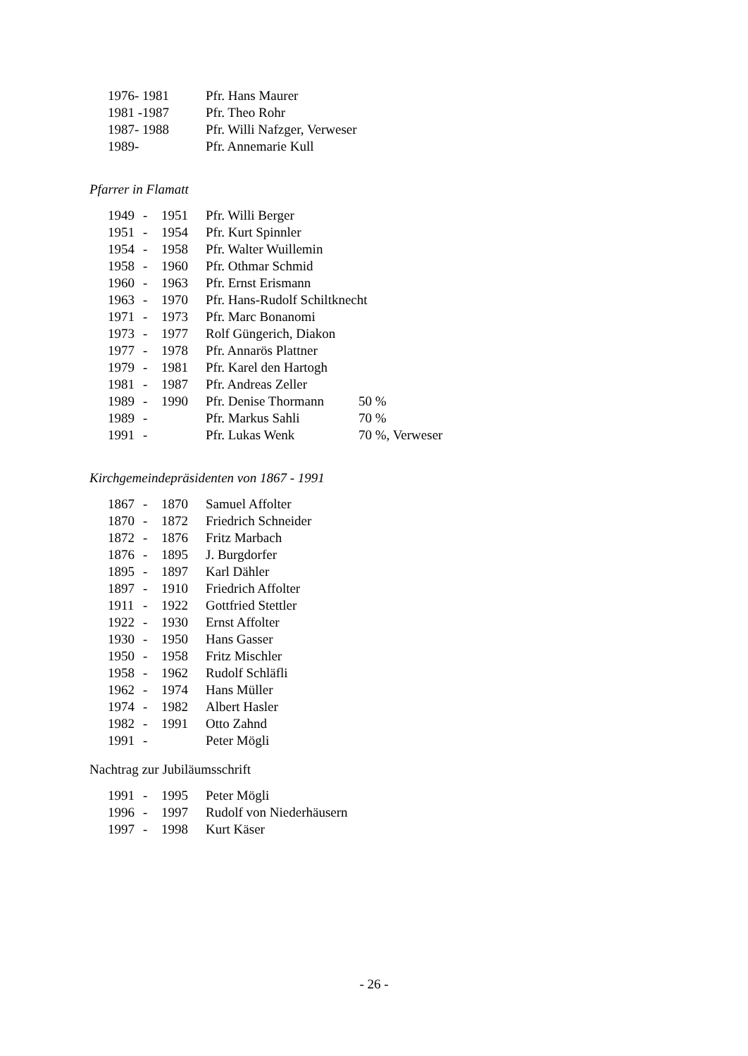1976- 1981 Pfr. Hans Maurer
1981 -1987 Pfr. Theo Rohr
1987- 1988 Pfr. Willi Nafzger, Verweser
1989- Pfr. Annemarie Kull
Pfarrer in Flamatt
1949 - 1951 Pfr. Willi Berger
1951 - 1954 Pfr. Kurt Spinnler
1954 - 1958 Pfr. Walter Wuillemin
1958 - 1960 Pfr. Othmar Schmid
1960 - 1963 Pfr. Ernst Erismann
1963 - 1970 Pfr. Hans-Rudolf Schiltknecht
1971 - 1973 Pfr. Marc Bonanomi
1973 - 1977 Rolf Güngerich, Diakon
1977 - 1978 Pfr. Annarös Plattner
1979 - 1981 Pfr. Karel den Hartogh
1981 - 1987 Pfr. Andreas Zeller
1989 - 1990 Pfr. Denise Thormann 50 %
1989 - Pfr. Markus Sahli 70 %
1991 - Pfr. Lukas Wenk 70 %, Verweser
Kirchgemeindepräsidenten von 1867 - 1991
1867 - 1870 Samuel Affolter
1870 - 1872 Friedrich Schneider
1872 - 1876 Fritz Marbach
1876 - 1895 J. Burgdorfer
1895 - 1897 Karl Dähler
1897 - 1910 Friedrich Affolter
1911 - 1922 Gottfried Stettler
1922 - 1930 Ernst Affolter
1930 - 1950 Hans Gasser
1950 - 1958 Fritz Mischler
1958 - 1962 Rudolf Schläfli
1962 - 1974 Hans Müller
1974 - 1982 Albert Hasler
1982 - 1991 Otto Zahnd
1991 - Peter Mögli
Nachtrag zur Jubiläumsschrift
1991 - 1995 Peter Mögli
1996 - 1997 Rudolf von Niederhäusern
1997 - 1998 Kurt Käser
- 26 -